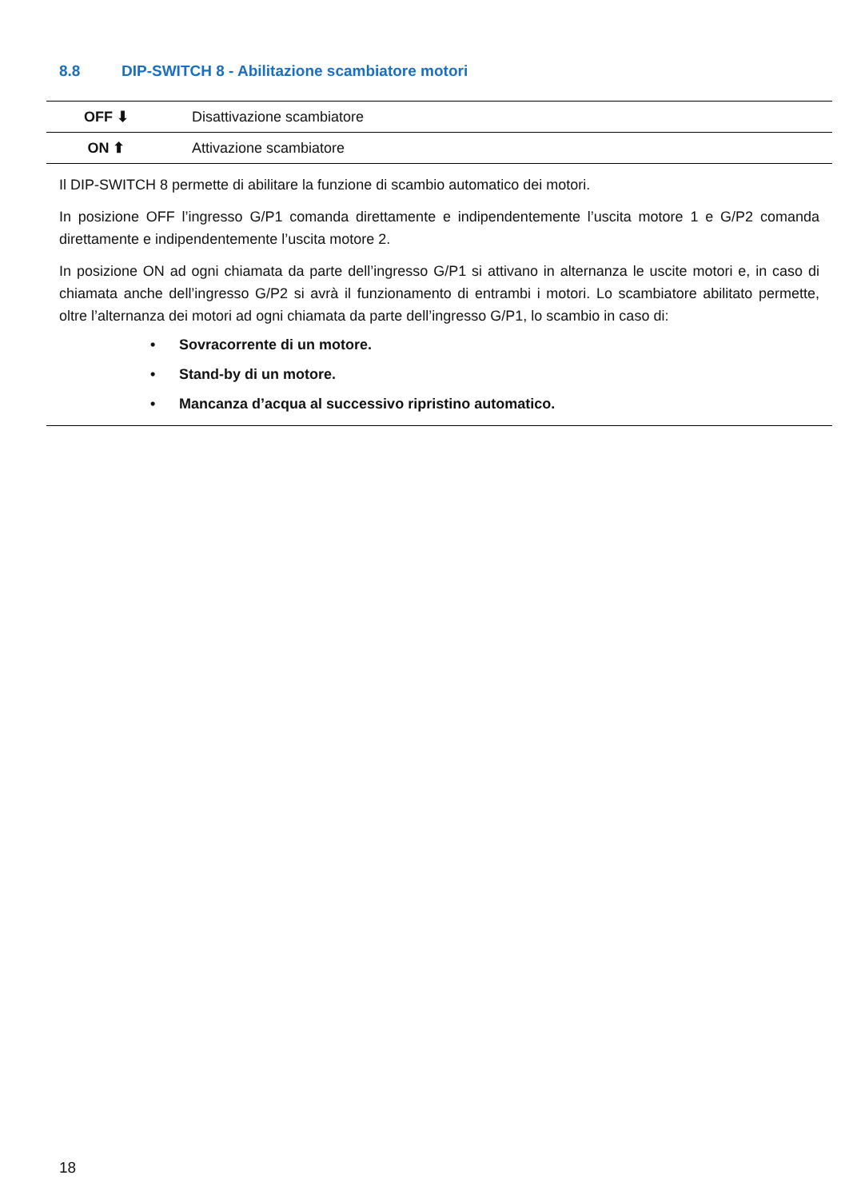8.8 DIP-SWITCH 8 - Abilitazione scambiatore motori
| OFF ⬇ | Disattivazione scambiatore |
| ON ⬆ | Attivazione scambiatore |
Il DIP-SWITCH 8 permette di abilitare la funzione di scambio automatico dei motori.
In posizione OFF l’ingresso G/P1 comanda direttamente e indipendentemente l’uscita motore 1 e G/P2 comanda direttamente e indipendentemente l’uscita motore 2.
In posizione ON ad ogni chiamata da parte dell’ingresso G/P1 si attivano in alternanza le uscite motori e, in caso di chiamata anche dell’ingresso G/P2 si avrà il funzionamento di entrambi i motori. Lo scambiatore abilitato permette, oltre l’alternanza dei motori ad ogni chiamata da parte dell’ingresso G/P1, lo scambio in caso di:
• Sovracorrente di un motore.
• Stand-by di un motore.
• Mancanza d’acqua al successivo ripristino automatico.
18